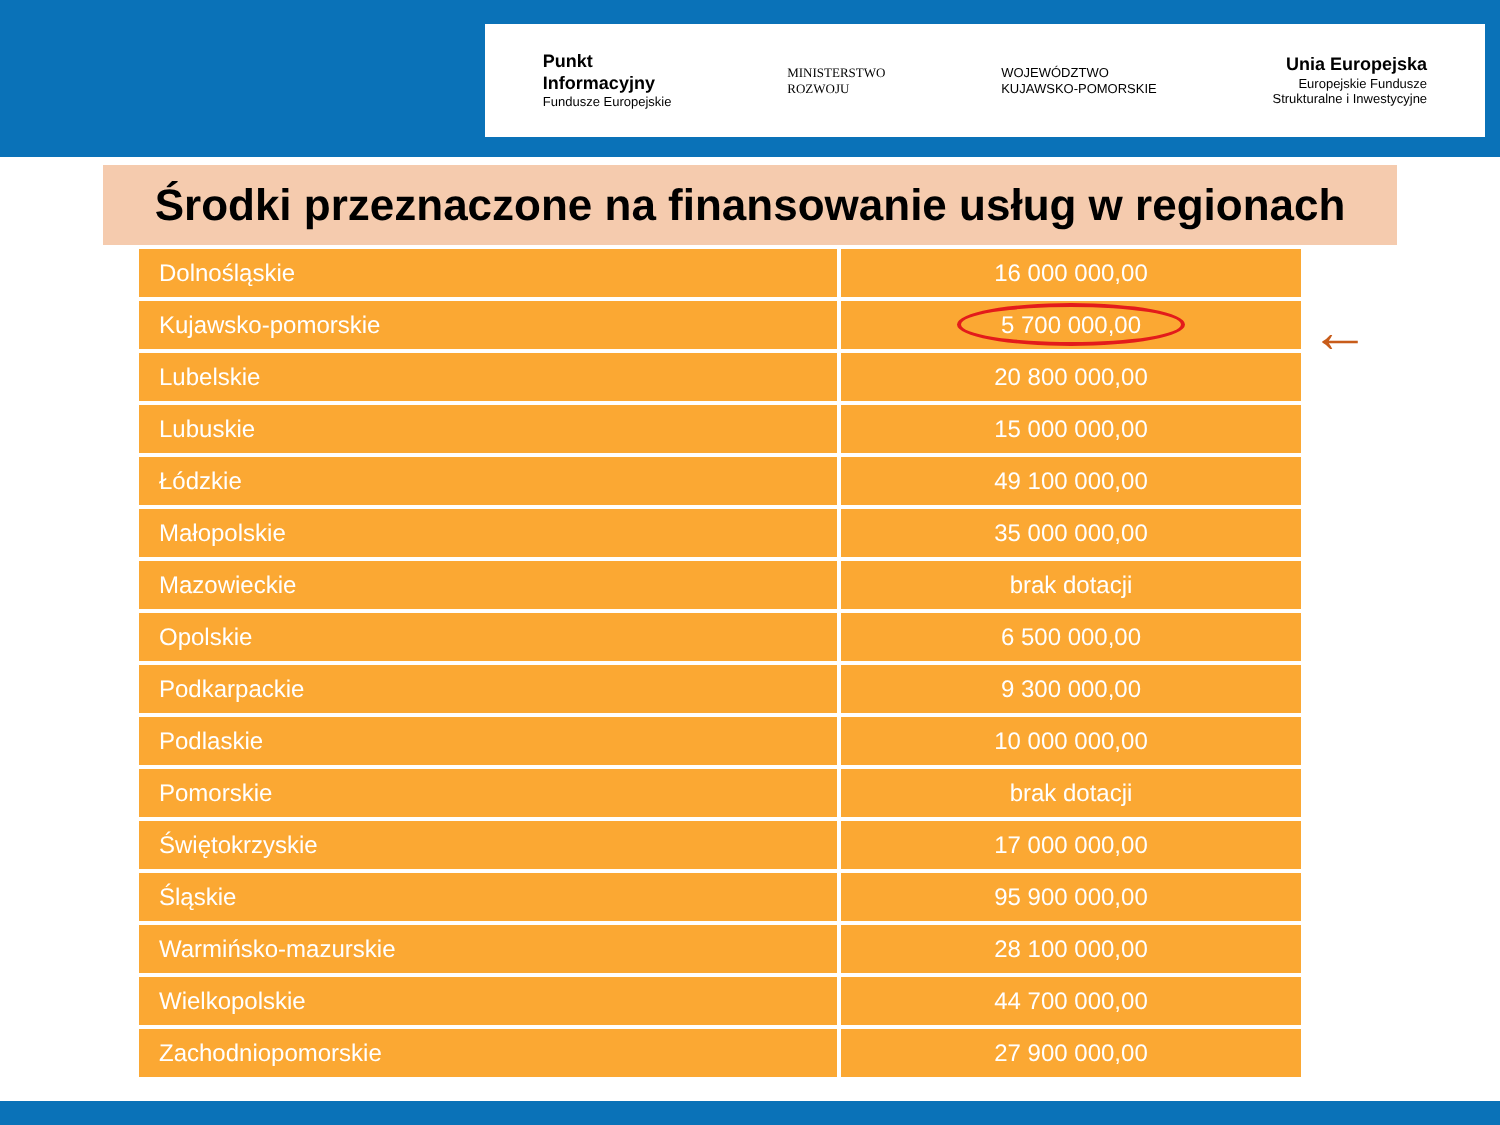Punkt
Informacyjny
Fundusze Europejskie
MINISTERSTWO
ROZWOJU
WOJEWÓDZTWO
KUJAWSKO-POMORSKIE
Unia Europejska
Europejskie Fundusze
Strukturalne i Inwestycyjne
Środki przeznaczone na finansowanie usług w regionach
←
| Dolnośląskie | 16 000 000,00 |
| Kujawsko-pomorskie | 5 700 000,00 |
| Lubelskie | 20 800 000,00 |
| Lubuskie | 15 000 000,00 |
| Łódzkie | 49 100 000,00 |
| Małopolskie | 35 000 000,00 |
| Mazowieckie | brak dotacji |
| Opolskie | 6 500 000,00 |
| Podkarpackie | 9 300 000,00 |
| Podlaskie | 10 000 000,00 |
| Pomorskie | brak dotacji |
| Świętokrzyskie | 17 000 000,00 |
| Śląskie | 95 900 000,00 |
| Warmińsko-mazurskie | 28 100 000,00 |
| Wielkopolskie | 44 700 000,00 |
| Zachodniopomorskie | 27 900 000,00 |